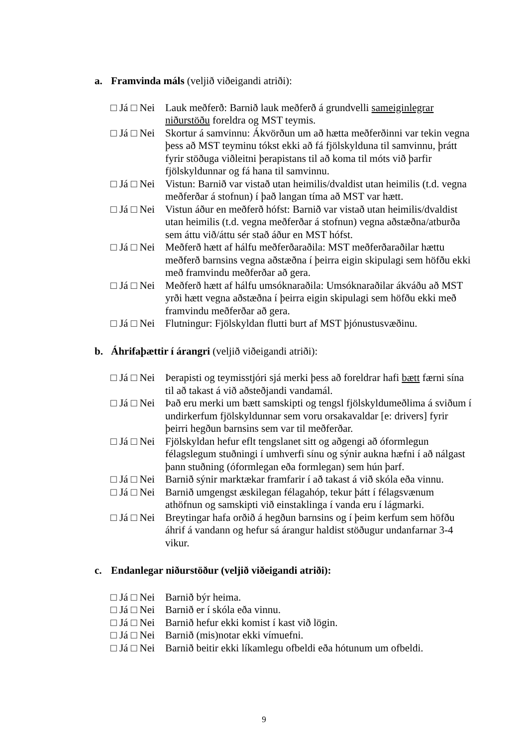a. Framvinda máls (veljið viðeigandi atriði):
□ Já □ Nei
Lauk meðferð: Barnið lauk meðferð á grundvelli sameiginlegrar niðurstöðu foreldra og MST teymis.
□ Já □ Nei
Skortur á samvinnu: Ákvörðun um að hætta meðferðinni var tekin vegna þess að MST teyminu tókst ekki að fá fjölskylduna til samvinnu, þrátt fyrir stöðuga viðleitni þerapistans til að koma til móts við þarfir fjölskyldunnar og fá hana til samvinnu.
□ Já □ Nei
Vistun: Barnið var vistað utan heimilis/dvaldist utan heimilis (t.d. vegna meðferðar á stofnun) í það langan tíma að MST var hætt.
□ Já □ Nei
Vistun áður en meðferð hófst: Barnið var vistað utan heimilis/dvaldist utan heimilis (t.d. vegna meðferðar á stofnun) vegna aðstæðna/atburða sem áttu við/áttu sér stað áður en MST hófst.
□ Já □ Nei
Meðferð hætt af hálfu meðferðaraðila: MST meðferðaraðilar hættu meðferð barnsins vegna aðstæðna í þeirra eigin skipulagi sem höfðu ekki með framvindu meðferðar að gera.
□ Já □ Nei
Meðferð hætt af hálfu umsóknaraðila: Umsóknaraðilar ákváðu að MST yrði hætt vegna aðstæðna í þeirra eigin skipulagi sem höfðu ekki með framvindu meðferðar að gera.
□ Já □ Nei
Flutningur: Fjölskyldan flutti burt af MST þjónustusvæðinu.
b. Áhrifaþættir í árangri (veljið viðeigandi atriði):
□ Já □ Nei
Þerapisti og teymisstjóri sjá merki þess að foreldrar hafi bætt færni sína til að takast á við aðsteðjandi vandamál.
□ Já □ Nei
Það eru merki um bætt samskipti og tengsl fjölskyldumeðlima á sviðum í undirkerfum fjölskyldunnar sem voru orsakavaldar [e: drivers] fyrir þeirri hegðun barnsins sem var til meðferðar.
□ Já □ Nei
Fjölskyldan hefur eflt tengslanet sitt og aðgengi að óformlegun félagslegum stuðningi í umhverfi sínu og sýnir aukna hæfni í að nálgast þann stuðning (óformlegan eða formlegan) sem hún þarf.
□ Já □ Nei
Barnið sýnir marktækar framfarir í að takast á við skóla eða vinnu.
□ Já □ Nei
Barnið umgengst æskilegan félagahóp, tekur þátt í félagsvænum athöfnun og samskipti við einstaklinga í vanda eru í lágmarki.
□ Já □ Nei
Breytingar hafa orðið á hegðun barnsins og í þeim kerfum sem höfðu áhrif á vandann og hefur sá árangur haldist stöðugur undanfarnar 3-4 vikur.
c. Endanlegar niðurstöður (veljið viðeigandi atriði):
□ Já □ Nei
Barnið býr heima.
□ Já □ Nei
Barnið er í skóla eða vinnu.
□ Já □ Nei
Barnið hefur ekki komist í kast við lögin.
□ Já □ Nei
Barnið (mis)notar ekki vímuefni.
□ Já □ Nei
Barnið beitir ekki líkamlegu ofbeldi eða hótunum um ofbeldi.
9